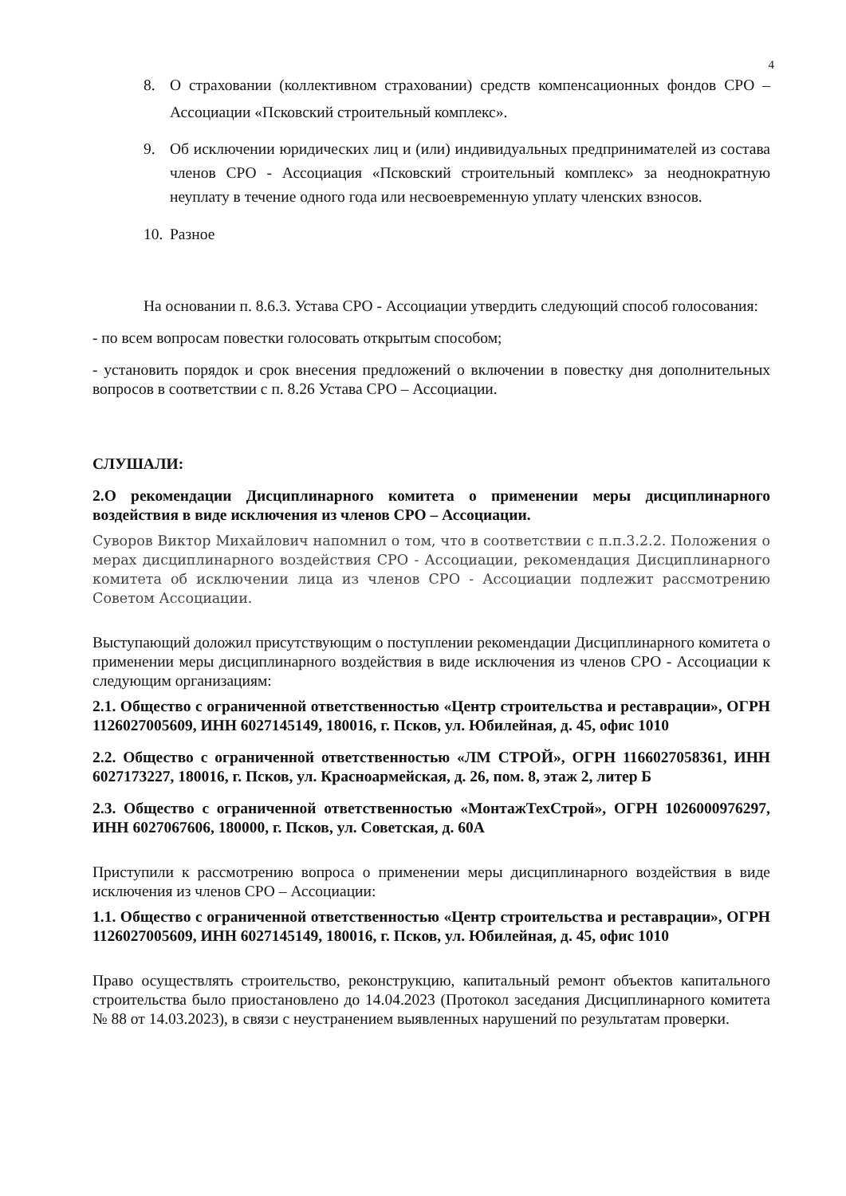4
8. О страховании (коллективном страховании) средств компенсационных фондов СРО – Ассоциации «Псковский строительный комплекс».
9. Об исключении юридических лиц и (или) индивидуальных предпринимателей из состава членов СРО - Ассоциация «Псковский строительный комплекс» за неоднократную неуплату в течение одного года или несвоевременную уплату членских взносов.
10. Разное
На основании п. 8.6.3. Устава СРО - Ассоциации утвердить следующий способ голосования:
- по всем вопросам повестки голосовать открытым способом;
- установить порядок и срок внесения предложений о включении в повестку дня дополнительных вопросов в соответствии с п. 8.26 Устава СРО – Ассоциации.
СЛУШАЛИ:
2.О рекомендации Дисциплинарного комитета о применении меры дисциплинарного воздействия в виде исключения из членов СРО – Ассоциации.
Суворов Виктор Михайлович напомнил о том, что в соответствии с п.п.3.2.2. Положения о мерах дисциплинарного воздействия СРО - Ассоциации, рекомендация Дисциплинарного комитета об исключении лица из членов СРО - Ассоциации подлежит рассмотрению Советом Ассоциации.
Выступающий доложил присутствующим о поступлении рекомендации Дисциплинарного комитета о применении меры дисциплинарного воздействия в виде исключения из членов СРО - Ассоциации к следующим организациям:
2.1. Общество с ограниченной ответственностью «Центр строительства и реставрации», ОГРН 1126027005609, ИНН 6027145149, 180016, г. Псков, ул. Юбилейная, д. 45, офис 1010
2.2. Общество с ограниченной ответственностью «ЛМ СТРОЙ», ОГРН 1166027058361, ИНН 6027173227, 180016, г. Псков, ул. Красноармейская, д. 26, пом. 8, этаж 2, литер Б
2.3. Общество с ограниченной ответственностью «МонтажТехСтрой», ОГРН 1026000976297, ИНН 6027067606, 180000, г. Псков, ул. Советская, д. 60А
Приступили к рассмотрению вопроса о применении меры дисциплинарного воздействия в виде исключения из членов СРО – Ассоциации:
1.1. Общество с ограниченной ответственностью «Центр строительства и реставрации», ОГРН 1126027005609, ИНН 6027145149, 180016, г. Псков, ул. Юбилейная, д. 45, офис 1010
Право осуществлять строительство, реконструкцию, капитальный ремонт объектов капитального строительства было приостановлено до 14.04.2023 (Протокол заседания Дисциплинарного комитета № 88 от 14.03.2023), в связи с неустранением выявленных нарушений по результатам проверки.